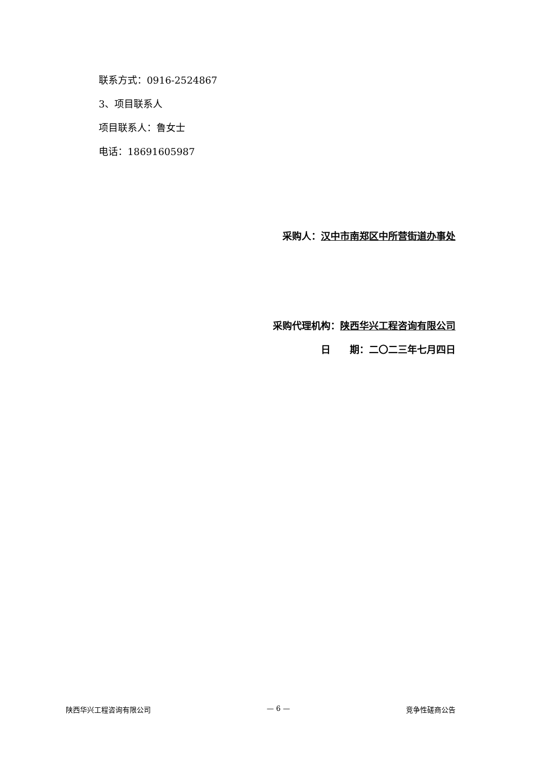联系方式：0916-2524867
3、项目联系人
项目联系人：鲁女士
电话：18691605987
采购人：汉中市南郑区中所营街道办事处
采购代理机构：陕西华兴工程咨询有限公司
日　　期：二〇二三年七月四日
陕西华兴工程咨询有限公司 — 6 — 竞争性磋商公告